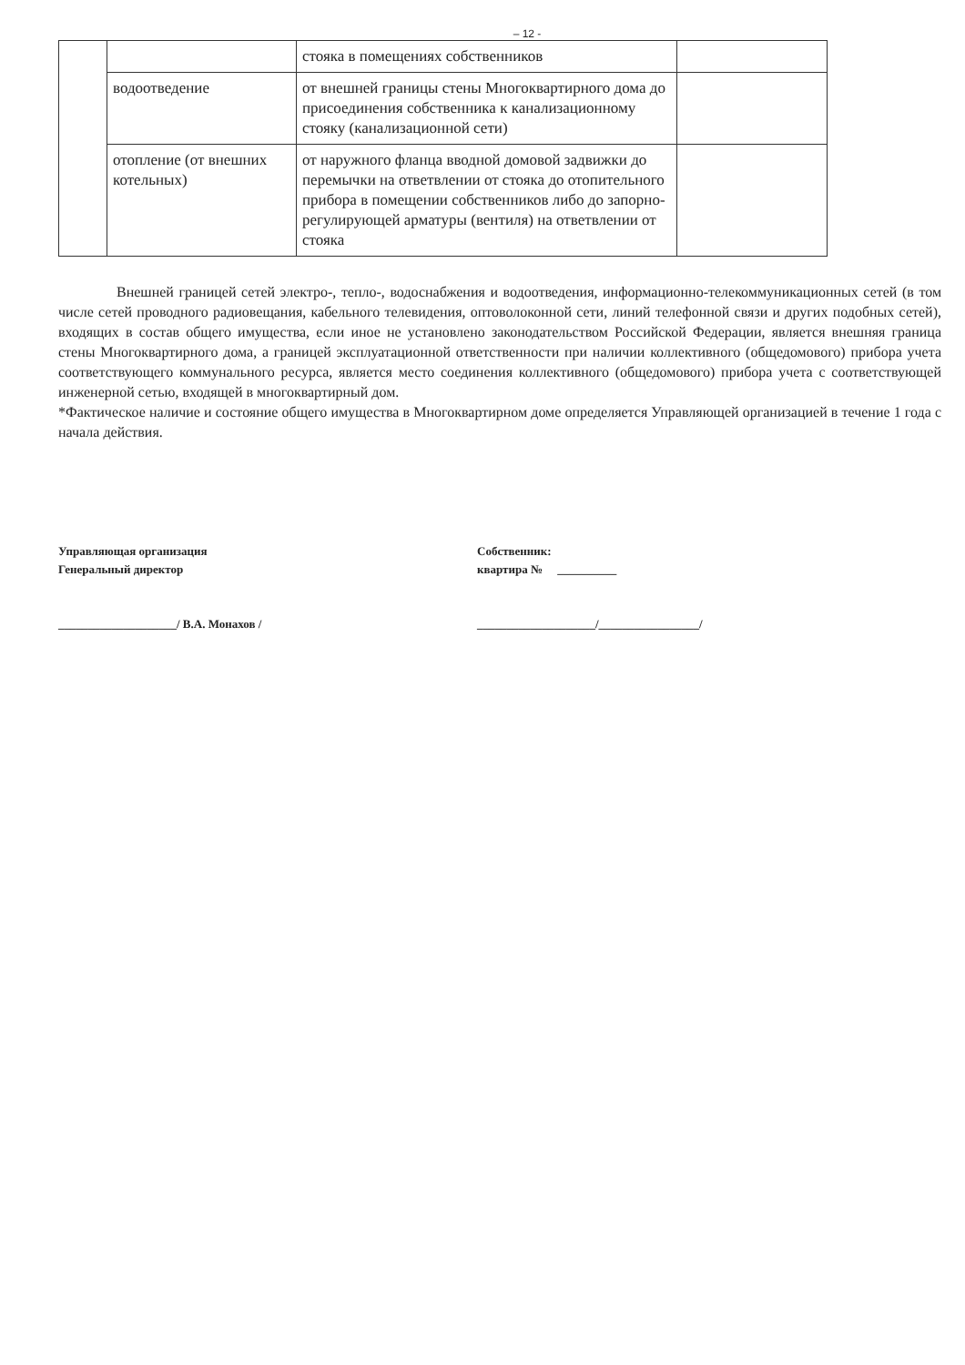– 12 -
| | | стояка в помещениях собственников | |
| | водоотведение | от внешней границы стены Многоквартирного дома до присоединения собственника к канализационному стояку (канализационной сети) | |
| | отопление (от внешних котельных) | от наружного фланца вводной домовой задвижки до перемычки на ответвлении от стояка до отопительного прибора в помещении собственников либо до запорно-регулирующей арматуры (вентиля) на ответвлении от стояка | |
Внешней границей сетей электро-, тепло-, водоснабжения и водоотведения, информационно-телекоммуникационных сетей (в том числе сетей проводного радиовещания, кабельного телевидения, оптоволоконной сети, линий телефонной связи и других подобных сетей), входящих в состав общего имущества, если иное не установлено законодательством Российской Федерации, является внешняя граница стены Многоквартирного дома, а границей эксплуатационной ответственности при наличии коллективного (общедомового) прибора учета соответствующего коммунального ресурса, является место соединения коллективного (общедомового) прибора учета с соответствующей инженерной сетью, входящей в многоквартирный дом.
*Фактическое наличие и состояние общего имущества в Многоквартирном доме определяется Управляющей организацией в течение 1 года с начала действия.
Управляющая организация
Генеральный директор
____________________/ В.А. Монахов /
Собственник:
квартира № __________
____________________/_________________/